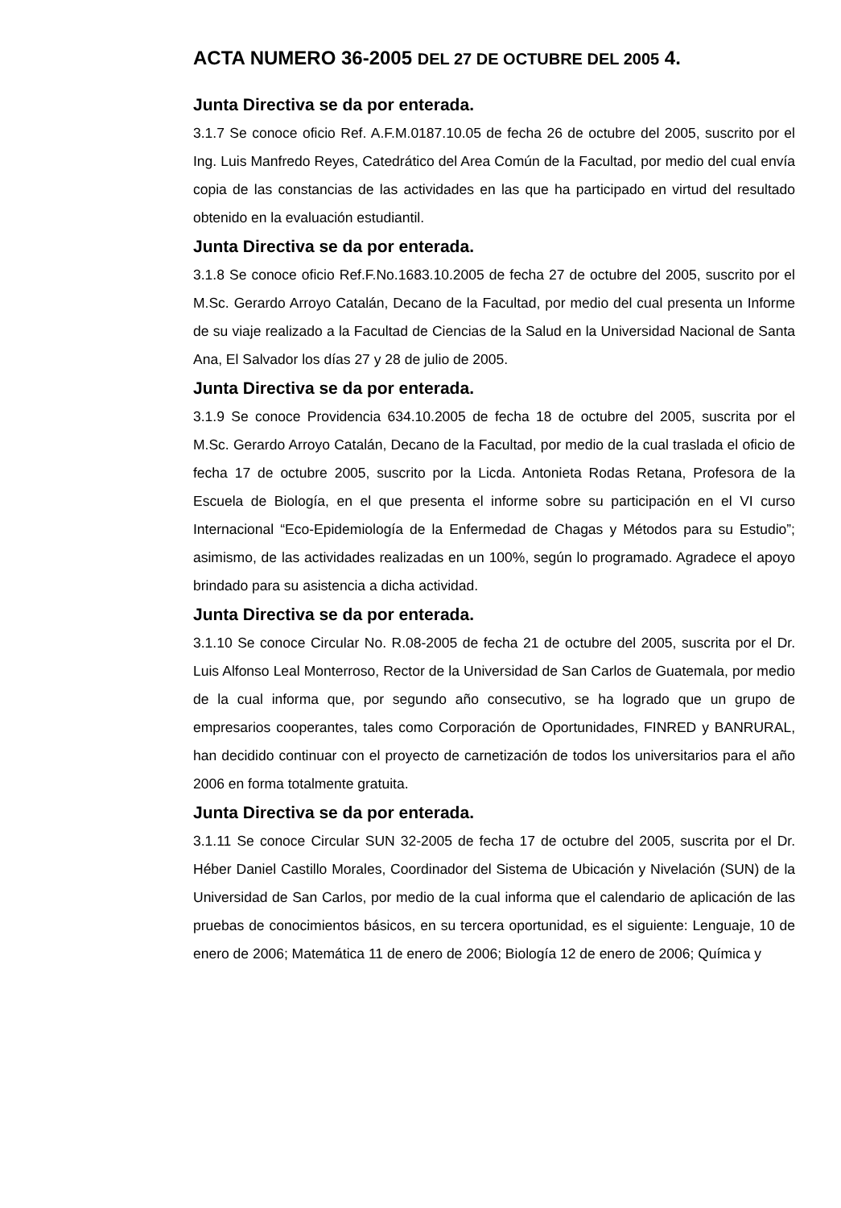ACTA NUMERO 36-2005 DEL 27 DE OCTUBRE DEL 2005 4.
Junta Directiva se da por enterada.
3.1.7 Se conoce oficio Ref. A.F.M.0187.10.05 de fecha 26 de octubre del 2005, suscrito por el Ing. Luis Manfredo Reyes, Catedrático del Area Común de la Facultad, por medio del cual envía copia de las constancias de las actividades en las que ha participado en virtud del resultado obtenido en la evaluación estudiantil.
Junta Directiva se da por enterada.
3.1.8 Se conoce oficio Ref.F.No.1683.10.2005 de fecha 27 de octubre del 2005, suscrito por el M.Sc. Gerardo Arroyo Catalán, Decano de la Facultad, por medio del cual presenta un Informe de su viaje realizado a la Facultad de Ciencias de la Salud en la Universidad Nacional de Santa Ana, El Salvador los días 27 y 28 de julio de 2005.
Junta Directiva se da por enterada.
3.1.9 Se conoce Providencia 634.10.2005 de fecha 18 de octubre del 2005, suscrita por el M.Sc. Gerardo Arroyo Catalán, Decano de la Facultad, por medio de la cual traslada el oficio de fecha 17 de octubre 2005, suscrito por la Licda. Antonieta Rodas Retana, Profesora de la Escuela de Biología, en el que presenta el informe sobre su participación en el VI curso Internacional “Eco-Epidemiología de la Enfermedad de Chagas y Métodos para su Estudio”; asimismo, de las actividades realizadas en un 100%, según lo programado. Agradece el apoyo brindado para su asistencia a dicha actividad.
Junta Directiva se da por enterada.
3.1.10 Se conoce Circular No. R.08-2005 de fecha 21 de octubre del 2005, suscrita por el Dr. Luis Alfonso Leal Monterroso, Rector de la Universidad de San Carlos de Guatemala, por medio de la cual informa que, por segundo año consecutivo, se ha logrado que un grupo de empresarios cooperantes, tales como Corporación de Oportunidades, FINRED y BANRURAL, han decidido continuar con el proyecto de carnetización de todos los universitarios para el año 2006 en forma totalmente gratuita.
Junta Directiva se da por enterada.
3.1.11 Se conoce Circular SUN 32-2005 de fecha 17 de octubre del 2005, suscrita por el Dr. Héber Daniel Castillo Morales, Coordinador del Sistema de Ubicación y Nivelación (SUN) de la Universidad de San Carlos, por medio de la cual informa que el calendario de aplicación de las pruebas de conocimientos básicos, en su tercera oportunidad, es el siguiente: Lenguaje, 10 de enero de 2006; Matemática 11 de enero de 2006; Biología 12 de enero de 2006; Química y